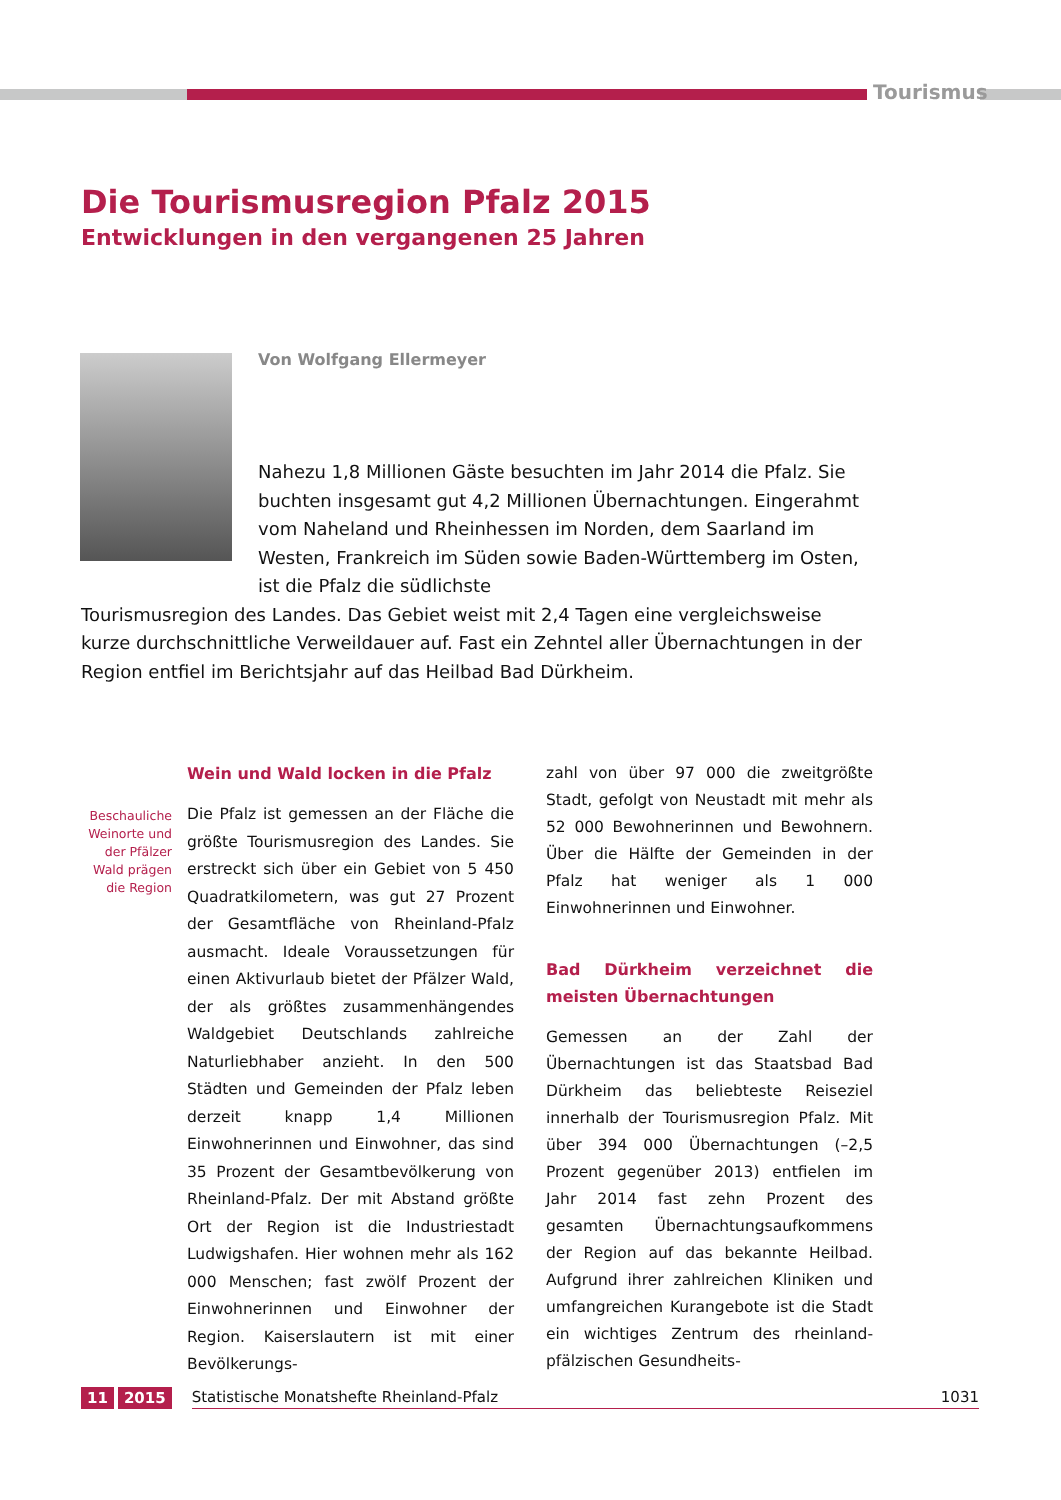Tourismus
Die Tourismusregion Pfalz 2015
Entwicklungen in den vergangenen 25 Jahren
Von Wolfgang Ellermeyer
Nahezu 1,8 Millionen Gäste besuchten im Jahr 2014 die Pfalz. Sie buchten insgesamt gut 4,2 Millionen Übernachtungen. Eingerahmt vom Naheland und Rheinhessen im Norden, dem Saarland im Westen, Frankreich im Süden sowie Baden-Württemberg im Osten, ist die Pfalz die südlichste
Tourismusregion des Landes. Das Gebiet weist mit 2,4 Tagen eine vergleichsweise kurze durchschnittliche Verweildauer auf. Fast ein Zehntel aller Übernachtungen in der Region entfiel im Berichtsjahr auf das Heilbad Bad Dürkheim.
Wein und Wald locken in die Pfalz
Die Pfalz ist gemessen an der Fläche die größte Tourismusregion des Landes. Sie erstreckt sich über ein Gebiet von 5 450 Quadratkilometern, was gut 27 Prozent der Gesamtfläche von Rheinland-Pfalz ausmacht. Ideale Voraussetzungen für einen Aktivurlaub bietet der Pfälzer Wald, der als größtes zusammenhängendes Waldgebiet Deutschlands zahlreiche Naturliebhaber anzieht. In den 500 Städten und Gemeinden der Pfalz leben derzeit knapp 1,4 Millionen Einwohnerinnen und Einwohner, das sind 35 Prozent der Gesamtbevölkerung von Rheinland-Pfalz. Der mit Abstand größte Ort der Region ist die Industriestadt Ludwigshafen. Hier wohnen mehr als 162 000 Menschen; fast zwölf Prozent der Einwohnerinnen und Einwohner der Region. Kaiserslautern ist mit einer Bevölkerungs-
Beschauliche Weinorte und der Pfälzer Wald prägen die Region
zahl von über 97 000 die zweitgrößte Stadt, gefolgt von Neustadt mit mehr als 52 000 Bewohnerinnen und Bewohnern. Über die Hälfte der Gemeinden in der Pfalz hat weniger als 1 000 Einwohnerinnen und Einwohner.
Bad Dürkheim verzeichnet die meisten Übernachtungen
Gemessen an der Zahl der Übernachtungen ist das Staatsbad Bad Dürkheim das beliebteste Reiseziel innerhalb der Tourismusregion Pfalz. Mit über 394 000 Übernachtungen (–2,5 Prozent gegenüber 2013) entfielen im Jahr 2014 fast zehn Prozent des gesamten Übernachtungsaufkommens der Region auf das bekannte Heilbad. Aufgrund ihrer zahlreichen Kliniken und umfangreichen Kurangebote ist die Stadt ein wichtiges Zentrum des rheinland-pfälzischen Gesundheits-
11 2015 Statistische Monatshefte Rheinland-Pfalz 1031